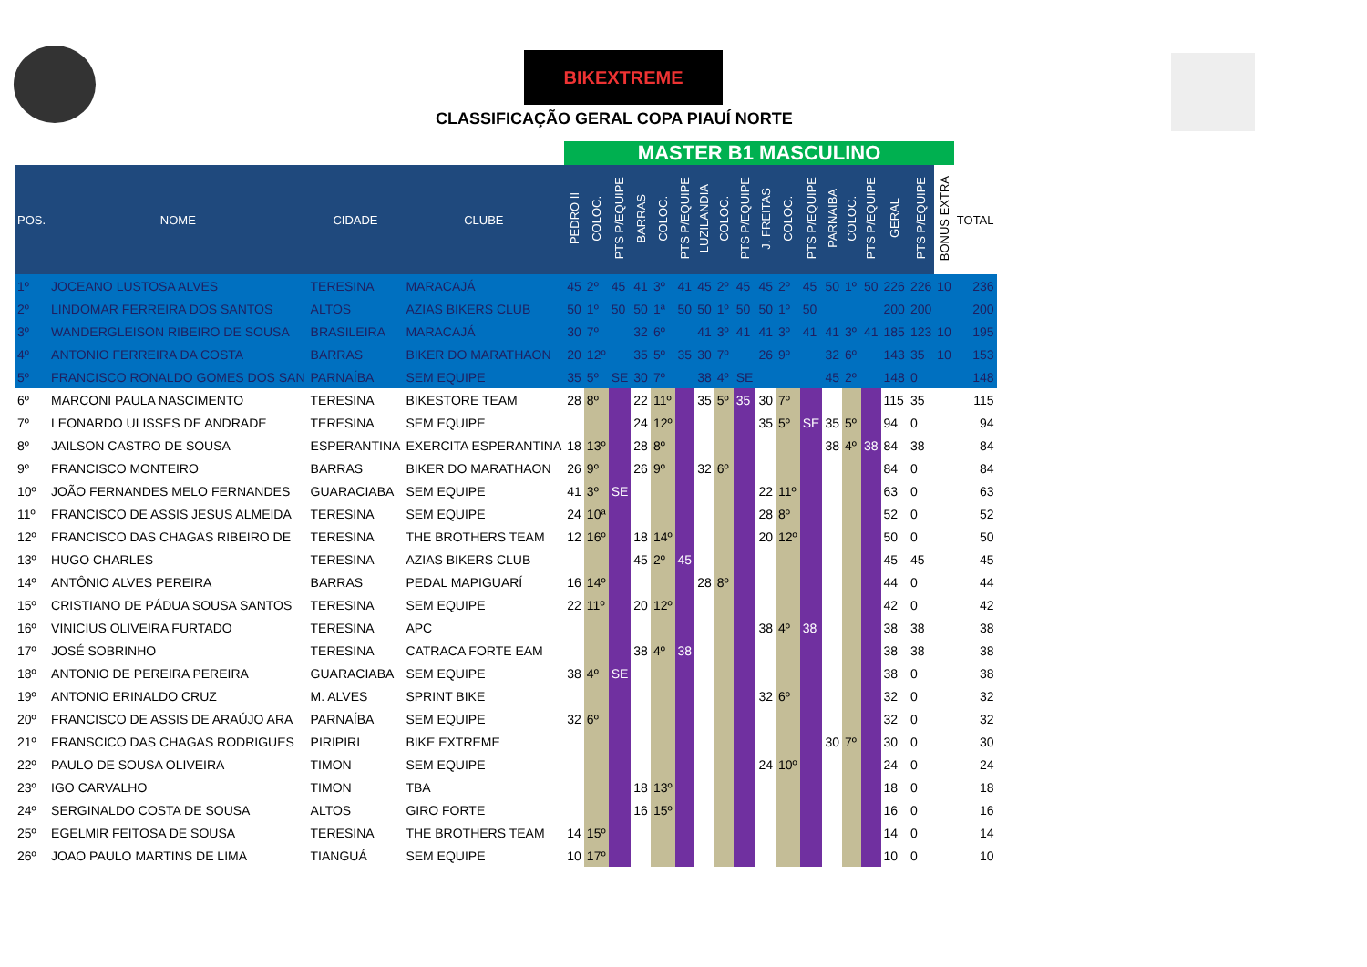BIKEXTREME
CLASSIFICAÇÃO GERAL COPA PIAUÍ NORTE
| | | | | MASTER B1 MASCULINO | | | | | | | | | | | | | | | | | | |
| POS. | NOME | CIDADE | CLUBE | PEDRO II | COLOC. | PTS P/EQUIPE | BARRAS | COLOC. | PTS P/EQUIPE | LUZILANDIA | COLOC. | PTS P/EQUIPE | J. FREITAS | COLOC. | PTS P/EQUIPE | PARNAIBA | COLOC. | PTS P/EQUIPE | GERAL | PTS P/EQUIPE | BONUS EXTRA | TOTAL |
| 1º | JOCEANO LUSTOSA ALVES | TERESINA | MARACAJÁ | 45 | 2º | 45 | 41 | 3º | 41 | 45 | 2º | 45 | 45 | 2º | 45 | 50 | 1º | 50 | 226 | 226 | 10 | 236 |
| 2º | LINDOMAR FERREIRA DOS SANTOS | ALTOS | AZIAS BIKERS CLUB | 50 | 1º | 50 | 50 | 1ª | 50 | 50 | 1º | 50 | 50 | 1º | 50 | | | | 200 | 200 | | 200 |
| 3º | WANDERGLEISON RIBEIRO DE SOUSA | BRASILEIRA | MARACAJÁ | 30 | 7º | | 32 | 6º | | 41 | 3º | 41 | 41 | 3º | 41 | 41 | 3º | 41 | 185 | 123 | 10 | 195 |
| 4º | ANTONIO FERREIRA DA COSTA | BARRAS | BIKER DO MARATHAON | 20 | 12º | | 35 | 5º | 35 | 30 | 7º | | 26 | 9º | | 32 | 6º | | 143 | 35 | 10 | 153 |
| 5º | FRANCISCO RONALDO GOMES DOS SAN | PARNAÍBA | SEM EQUIPE | 35 | 5º | SE | 30 | 7º | | 38 | 4º | SE | | | | 45 | 2º | | 148 | 0 | | 148 |
| 6º | MARCONI PAULA NASCIMENTO | TERESINA | BIKESTORE TEAM | 28 | 8º | | 22 | 11º | | 35 | 5º | 35 | 30 | 7º | | | | | 115 | 35 | | 115 |
| 7º | LEONARDO ULISSES DE ANDRADE | TERESINA | SEM EQUIPE | | | | 24 | 12º | | | | | 35 | 5º | SE | 35 | 5º | | 94 | 0 | | 94 |
| 8º | JAILSON CASTRO DE SOUSA | ESPERANTINA | EXERCITA ESPERANTINA | 18 | 13º | | 28 | 8º | | | | | | | | 38 | 4º | 38 | 84 | 38 | | 84 |
| 9º | FRANCISCO MONTEIRO | BARRAS | BIKER DO MARATHAON | 26 | 9º | | 26 | 9º | | 32 | 6º | | | | | | | | 84 | 0 | | 84 |
| 10º | JOÃO FERNANDES MELO FERNANDES | GUARACIABA | SEM EQUIPE | 41 | 3º | SE | | | | | | | 22 | 11º | | | | | 63 | 0 | | 63 |
| 11º | FRANCISCO DE ASSIS JESUS ALMEIDA | TERESINA | SEM EQUIPE | 24 | 10ª | | | | | | | | 28 | 8º | | | | | 52 | 0 | | 52 |
| 12º | FRANCISCO DAS CHAGAS RIBEIRO DE | TERESINA | THE BROTHERS TEAM | 12 | 16º | | 18 | 14º | | | | | 20 | 12º | | | | | 50 | 0 | | 50 |
| 13º | HUGO CHARLES | TERESINA | AZIAS BIKERS CLUB | | | | 45 | 2º | 45 | | | | | | | | | | 45 | 45 | | 45 |
| 14º | ANTÔNIO ALVES PEREIRA | BARRAS | PEDAL MAPIGUARÍ | 16 | 14º | | | | | 28 | 8º | | | | | | | | 44 | 0 | | 44 |
| 15º | CRISTIANO DE PÁDUA SOUSA SANTOS | TERESINA | SEM EQUIPE | 22 | 11º | | 20 | 12º | | | | | | | | | | | 42 | 0 | | 42 |
| 16º | VINICIUS OLIVEIRA FURTADO | TERESINA | APC | | | | | | | | | | 38 | 4º | 38 | | | | 38 | 38 | | 38 |
| 17º | JOSÉ SOBRINHO | TERESINA | CATRACA FORTE EAM | | | | 38 | 4º | 38 | | | | | | | | | | 38 | 38 | | 38 |
| 18º | ANTONIO DE PEREIRA PEREIRA | GUARACIABA | SEM EQUIPE | 38 | 4º | SE | | | | | | | | | | | | | 38 | 0 | | 38 |
| 19º | ANTONIO ERINALDO CRUZ | M. ALVES | SPRINT BIKE | | | | | | | | | | 32 | 6º | | | | | 32 | 0 | | 32 |
| 20º | FRANCISCO DE ASSIS DE ARAÚJO ARA | PARNAÍBA | SEM EQUIPE | 32 | 6º | | | | | | | | | | | | | | 32 | 0 | | 32 |
| 21º | FRANSCICO DAS CHAGAS RODRIGUES | PIRIPIRI | BIKE EXTREME | | | | | | | | | | | | | 30 | 7º | | 30 | 0 | | 30 |
| 22º | PAULO DE SOUSA OLIVEIRA | TIMON | SEM EQUIPE | | | | | | | | | | 24 | 10º | | | | | 24 | 0 | | 24 |
| 23º | IGO CARVALHO | TIMON | TBA | | | | 18 | 13º | | | | | | | | | | | 18 | 0 | | 18 |
| 24º | SERGINALDO COSTA DE SOUSA | ALTOS | GIRO FORTE | | | | 16 | 15º | | | | | | | | | | | 16 | 0 | | 16 |
| 25º | EGELMIR FEITOSA DE SOUSA | TERESINA | THE BROTHERS TEAM | 14 | 15º | | | | | | | | | | | | | | 14 | 0 | | 14 |
| 26º | JOAO PAULO MARTINS DE LIMA | TIANGUÁ | SEM EQUIPE | 10 | 17º | | | | | | | | | | | | | | 10 | 0 | | 10 |